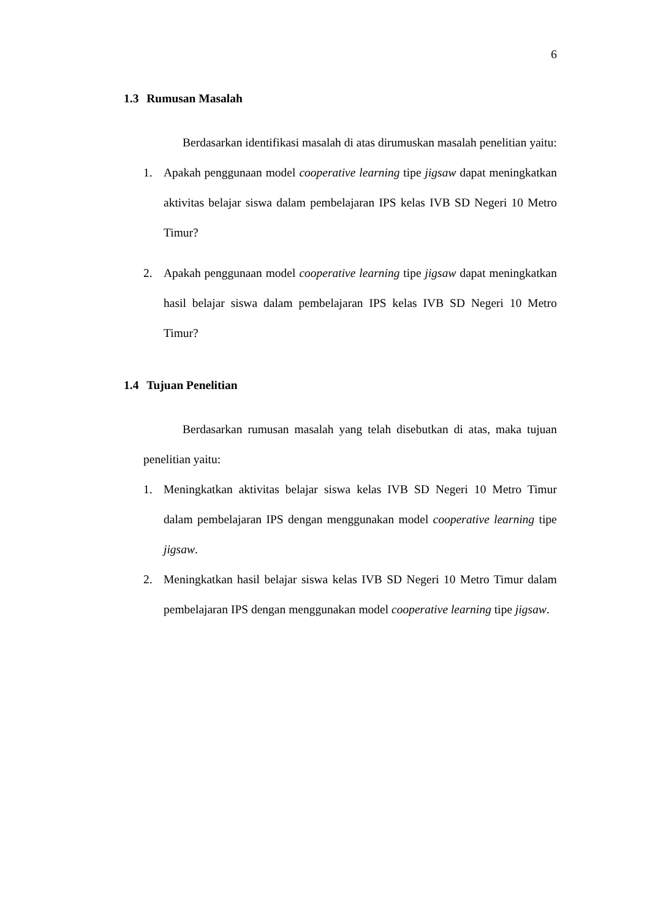6
1.3 Rumusan Masalah
Berdasarkan identifikasi masalah di atas dirumuskan masalah penelitian yaitu:
1. Apakah penggunaan model cooperative learning tipe jigsaw dapat meningkatkan aktivitas belajar siswa dalam pembelajaran IPS kelas IVB SD Negeri 10 Metro Timur?
2. Apakah penggunaan model cooperative learning tipe jigsaw dapat meningkatkan hasil belajar siswa dalam pembelajaran IPS kelas IVB SD Negeri 10 Metro Timur?
1.4 Tujuan Penelitian
Berdasarkan rumusan masalah yang telah disebutkan di atas, maka tujuan penelitian yaitu:
1. Meningkatkan aktivitas belajar siswa kelas IVB SD Negeri 10 Metro Timur dalam pembelajaran IPS dengan menggunakan model cooperative learning tipe jigsaw.
2. Meningkatkan hasil belajar siswa kelas IVB SD Negeri 10 Metro Timur dalam pembelajaran IPS dengan menggunakan model cooperative learning tipe jigsaw.